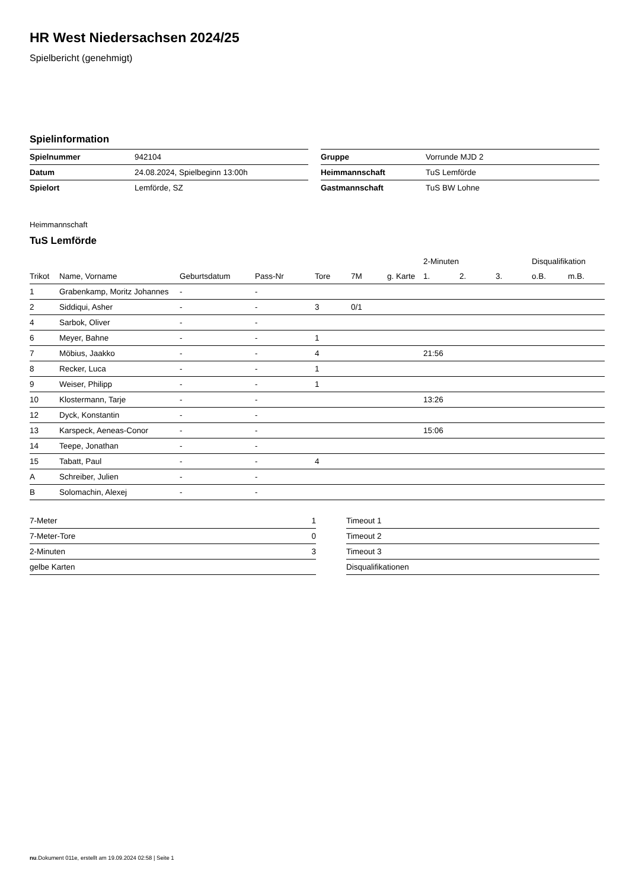HR West Niedersachsen 2024/25
Spielbericht (genehmigt)
Spielinformation
| Spielnummer | 942104 |
| Datum | 24.08.2024, Spielbeginn 13:00h |
| Spielort | Lemförde, SZ |
| Gruppe | Vorrunde MJD 2 |
| Heimmannschaft | TuS Lemförde |
| Gastmannschaft | TuS BW Lohne |
Heimmannschaft
TuS Lemförde
| | | | | | | | 2-Minuten | | | Disqualifikation | |
| --- | --- | --- | --- | --- | --- | --- | --- | --- | --- | --- | --- |
| Trikot | Name, Vorname | Geburtsdatum | Pass-Nr | Tore | 7M | g. Karte | 1. | 2. | 3. | o.B. | m.B. |
| 1 | Grabenkamp, Moritz Johannes | - | - | | | | | | | | |
| 2 | Siddiqui, Asher | - | - | 3 | 0/1 | | | | | | |
| 4 | Sarbok, Oliver | - | - | | | | | | | | |
| 6 | Meyer, Bahne | - | - | 1 | | | | | | | |
| 7 | Möbius, Jaakko | - | - | 4 | | | 21:56 | | | | |
| 8 | Recker, Luca | - | - | 1 | | | | | | | |
| 9 | Weiser, Philipp | - | - | 1 | | | | | | | |
| 10 | Klostermann, Tarje | - | - | | | | 13:26 | | | | |
| 12 | Dyck, Konstantin | - | - | | | | | | | | |
| 13 | Karspeck, Aeneas-Conor | - | - | | | | 15:06 | | | | |
| 14 | Teepe, Jonathan | - | - | | | | | | | | |
| 15 | Tabatt, Paul | - | - | 4 | | | | | | | |
| A | Schreiber, Julien | - | - | | | | | | | | |
| B | Solomachin, Alexej | - | - | | | | | | | | |
| 7-Meter | 1 |
| 7-Meter-Tore | 0 |
| 2-Minuten | 3 |
| gelbe Karten | |
| Timeout 1 |
| Timeout 2 |
| Timeout 3 |
| Disqualifikationen |
nu.Dokument 011e, erstellt am 19.09.2024 02:58 | Seite 1